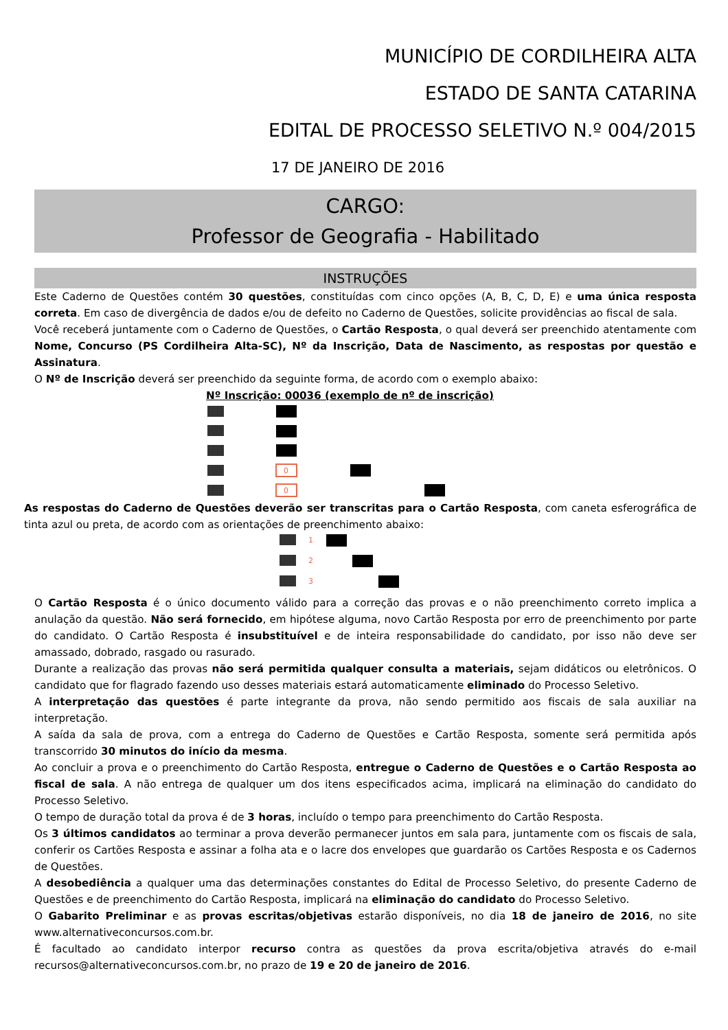MUNICÍPIO DE CORDILHEIRA ALTA
ESTADO DE SANTA CATARINA
EDITAL DE PROCESSO SELETIVO N.º 004/2015
17 DE JANEIRO DE 2016
CARGO:
Professor de Geografia - Habilitado
INSTRUÇÕES
Este Caderno de Questões contém 30 questões, constituídas com cinco opções (A, B, C, D, E) e uma única resposta correta. Em caso de divergência de dados e/ou de defeito no Caderno de Questões, solicite providências ao fiscal de sala.
Você receberá juntamente com o Caderno de Questões, o Cartão Resposta, o qual deverá ser preenchido atentamente com Nome, Concurso (PS Cordilheira Alta-SC), Nº da Inscrição, Data de Nascimento, as respostas por questão e Assinatura.
O Nº de Inscrição deverá ser preenchido da seguinte forma, de acordo com o exemplo abaixo:
Nº Inscrição: 00036 (exemplo de nº de inscrição)
0
0
As respostas do Caderno de Questões deverão ser transcritas para o Cartão Resposta, com caneta esferográfica de tinta azul ou preta, de acordo com as orientações de preenchimento abaixo:
1
2
3
O Cartão Resposta é o único documento válido para a correção das provas e o não preenchimento correto implica a anulação da questão. Não será fornecido, em hipótese alguma, novo Cartão Resposta por erro de preenchimento por parte do candidato. O Cartão Resposta é insubstituível e de inteira responsabilidade do candidato, por isso não deve ser amassado, dobrado, rasgado ou rasurado.
Durante a realização das provas não será permitida qualquer consulta a materiais, sejam didáticos ou eletrônicos. O candidato que for flagrado fazendo uso desses materiais estará automaticamente eliminado do Processo Seletivo.
A interpretação das questões é parte integrante da prova, não sendo permitido aos fiscais de sala auxiliar na interpretação.
A saída da sala de prova, com a entrega do Caderno de Questões e Cartão Resposta, somente será permitida após transcorrido 30 minutos do início da mesma.
Ao concluir a prova e o preenchimento do Cartão Resposta, entregue o Caderno de Questões e o Cartão Resposta ao fiscal de sala. A não entrega de qualquer um dos itens especificados acima, implicará na eliminação do candidato do Processo Seletivo.
O tempo de duração total da prova é de 3 horas, incluído o tempo para preenchimento do Cartão Resposta.
Os 3 últimos candidatos ao terminar a prova deverão permanecer juntos em sala para, juntamente com os fiscais de sala, conferir os Cartões Resposta e assinar a folha ata e o lacre dos envelopes que guardarão os Cartões Resposta e os Cadernos de Questões.
A desobediência a qualquer uma das determinações constantes do Edital de Processo Seletivo, do presente Caderno de Questões e de preenchimento do Cartão Resposta, implicará na eliminação do candidato do Processo Seletivo.
O Gabarito Preliminar e as provas escritas/objetivas estarão disponíveis, no dia 18 de janeiro de 2016, no site www.alternativeconcursos.com.br.
É facultado ao candidato interpor recurso contra as questões da prova escrita/objetiva através do e-mail recursos@alternativeconcursos.com.br, no prazo de 19 e 20 de janeiro de 2016.